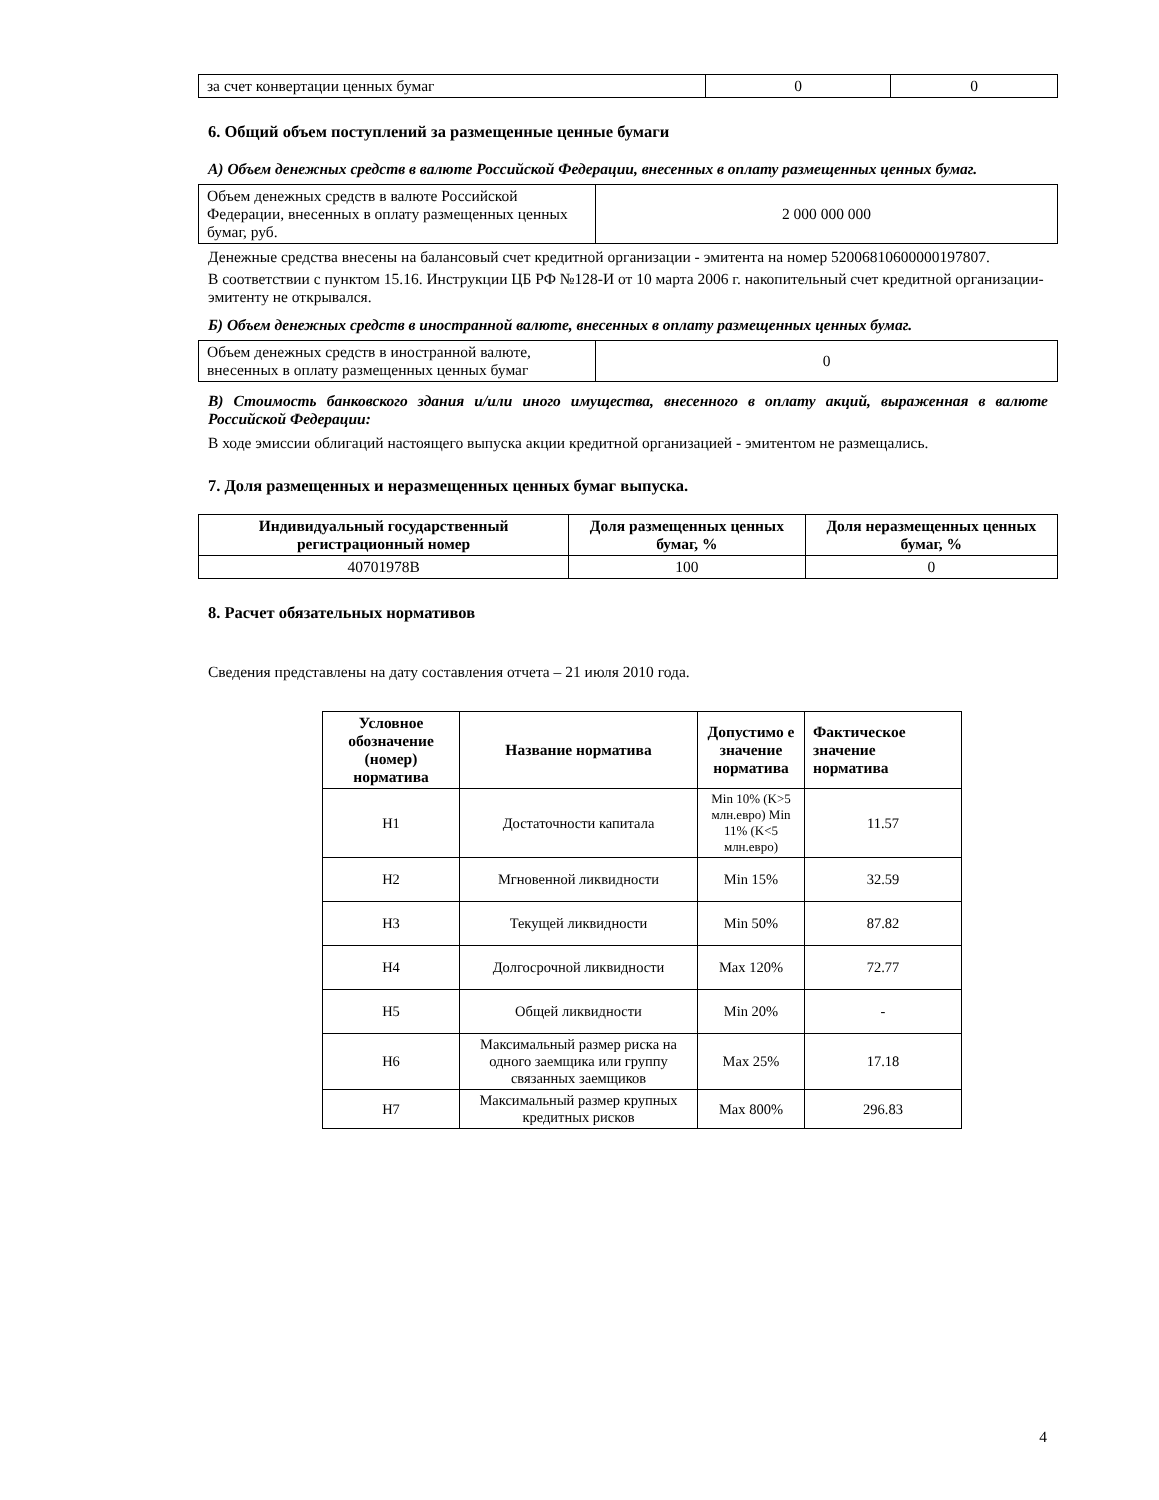| за счет конвертации ценных бумаг | 0 | 0 |
6. Общий объем поступлений за размещенные ценные бумаги
А) Объем денежных средств в валюте Российской Федерации, внесенных в оплату размещенных ценных бумаг.
| Объем денежных средств в валюте Российской Федерации, внесенных в оплату размещенных ценных бумаг, руб. | 2 000 000 000 |
Денежные средства внесены на балансовый счет кредитной организации - эмитента на номер 52006810600000197807.
В соответствии с пунктом 15.16. Инструкции ЦБ РФ №128-И от 10 марта 2006 г. накопительный счет кредитной организации-эмитенту не открывался.
Б) Объем денежных средств в иностранной валюте, внесенных в оплату размещенных ценных бумаг.
| Объем денежных средств в иностранной валюте, внесенных в оплату размещенных ценных бумаг | 0 |
В) Стоимость банковского здания и/или иного имущества, внесенного в оплату акций, выраженная в валюте Российской Федерации:
В ходе эмиссии облигаций настоящего выпуска акции кредитной организацией - эмитентом не размещались.
7. Доля размещенных и неразмещенных ценных бумаг выпуска.
| Индивидуальный государственный регистрационный номер | Доля размещенных ценных бумаг, % | Доля неразмещенных ценных бумаг, % |
| --- | --- | --- |
| 40701978B | 100 | 0 |
8. Расчет обязательных нормативов
Сведения представлены на дату составления отчета – 21 июля 2010 года.
| Условное обозначение (номер) норматива | Название норматива | Допустимо е значение норматива | Фактическое значение норматива |
| --- | --- | --- | --- |
| Н1 | Достаточности капитала | Min 10% (K>5 млн.евро) Min 11% (K<5 млн.евро) | 11.57 |
| Н2 | Мгновенной ликвидности | Min 15% | 32.59 |
| Н3 | Текущей ликвидности | Min 50% | 87.82 |
| Н4 | Долгосрочной ликвидности | Max 120% | 72.77 |
| Н5 | Общей ликвидности | Min 20% | - |
| Н6 | Максимальный размер риска на одного заемщика или группу связанных заемщиков | Max 25% | 17.18 |
| Н7 | Максимальный размер крупных кредитных рисков | Max 800% | 296.83 |
4